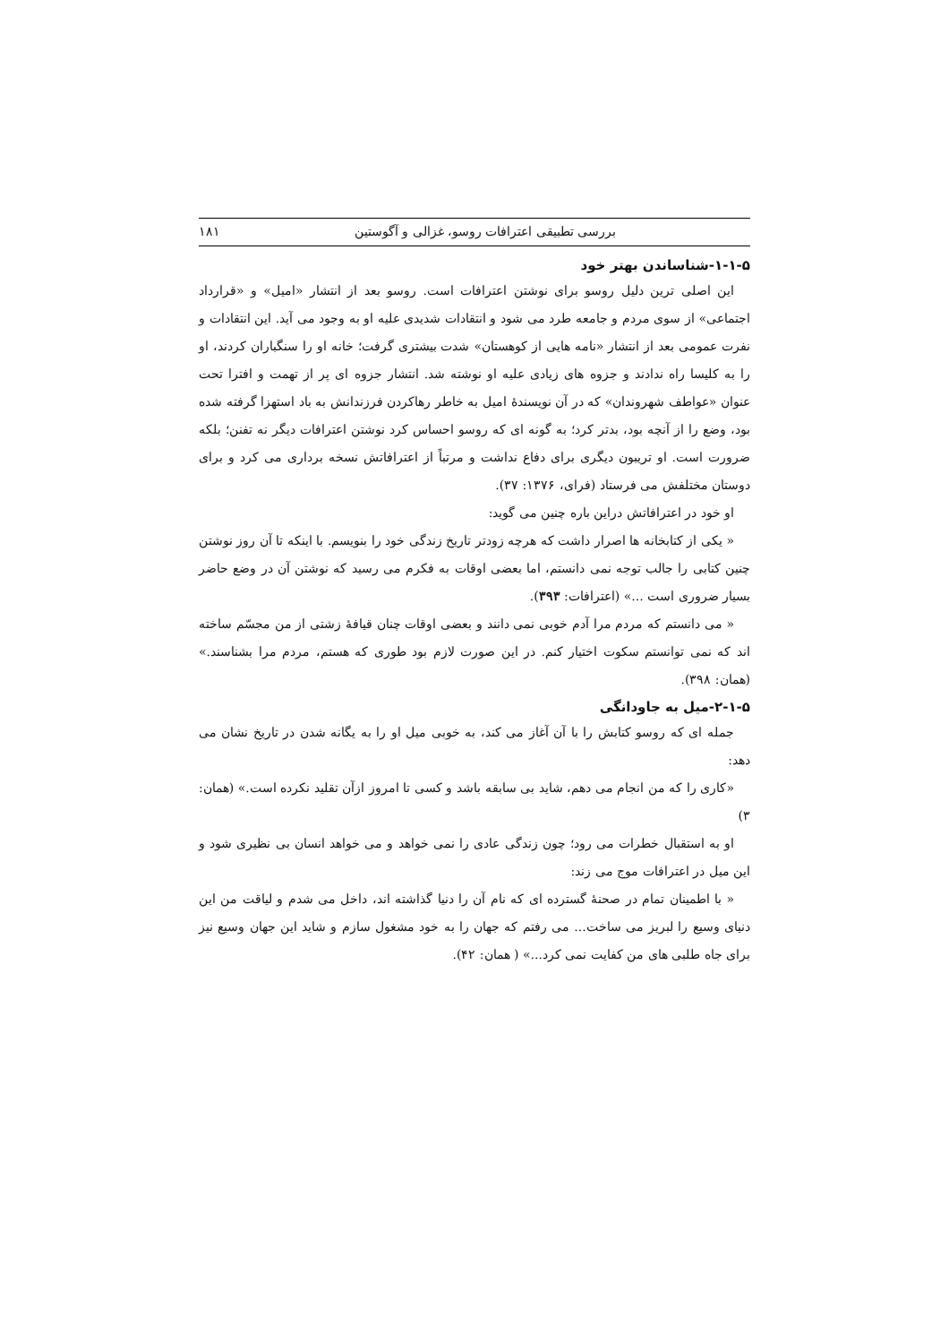بررسی تطبیقی اعترافات روسو، غزالی و آگوستین ۱۸۱
۱-۱-۵-شناساندن بهتر خود
این اصلی ترین دلیل روسو برای نوشتن اعترافات است. روسو بعد از انتشار «امیل» و «قرارداد اجتماعی» از سوی مردم و جامعه طرد می شود و انتقادات شدیدی علیه او به وجود می آید. این انتقادات و نفرت عمومی بعد از انتشار «نامه هایی از کوهستان» شدت بیشتری گرفت؛ خانه او را سنگباران کردند، او را به کلیسا راه ندادند و جزوه های زیادی علیه او نوشته شد. انتشار جزوه ای پر از تهمت و افترا تحت عنوان «عواطف شهروندان» که در آن نویسندهٔ امیل به خاطر رهاکردن فرزندانش به باد استهزا گرفته شده بود، وضع را از آنچه بود، بدتر کرد؛ به گونه ای که روسو احساس کرد نوشتن اعترافات دیگر نه تفنن؛ بلکه ضرورت است. او تریبون دیگری برای دفاع نداشت و مرتباً از اعترافاتش نسخه برداری می کرد و برای دوستان مختلفش می فرستاد (فرای، ۱۳۷۶: ۳۷).
او خود در اعترافاتش دراین باره چنین می گوید:
« یکی از کتابخانه ها اصرار داشت که هرچه زودتر تاریخ زندگی خود را بنویسم. با اینکه تا آن روز نوشتن چنین کتابی را جالب توجه نمی دانستم، اما بعضی اوقات به فکرم می رسید که نوشتن آن در وضع حاضر بسیار ضروری است ...» (اعترافات: ۳۹۳).
« می دانستم که مردم مرا آدم خوبی نمی دانند و بعضی اوقات چنان قیافهٔ زشتی از من مجسّم ساخته اند که نمی توانستم سکوت اختیار کنم. در این صورت لازم بود طوری که هستم، مردم مرا بشناسند.» (همان: ۳۹۸).
۲-۱-۵-میل به جاودانگی
جمله ای که روسو کتابش را با آن آغاز می کند، به خوبی میل او را به یگانه شدن در تاریخ نشان می دهد:
«کاری را که من انجام می دهم، شاید بی سابقه باشد و کسی تا امروز ازآن تقلید نکرده است.» (همان: ۳)
او به استقبال خطرات می رود؛ چون زندگی عادی را نمی خواهد و می خواهد انسان بی نظیری شود و این میل در اعترافات موج می زند:
« با اطمینان تمام در صحنهٔ گسترده ای که نام آن را دنیا گذاشته اند، داخل می شدم و لیاقت من این دنیای وسیع را لبریز می ساخت... می رفتم که جهان را به خود مشغول سازم و شاید این جهان وسیع نیز برای جاه طلبی های من کفایت نمی کرد...» ( همان: ۴۲).